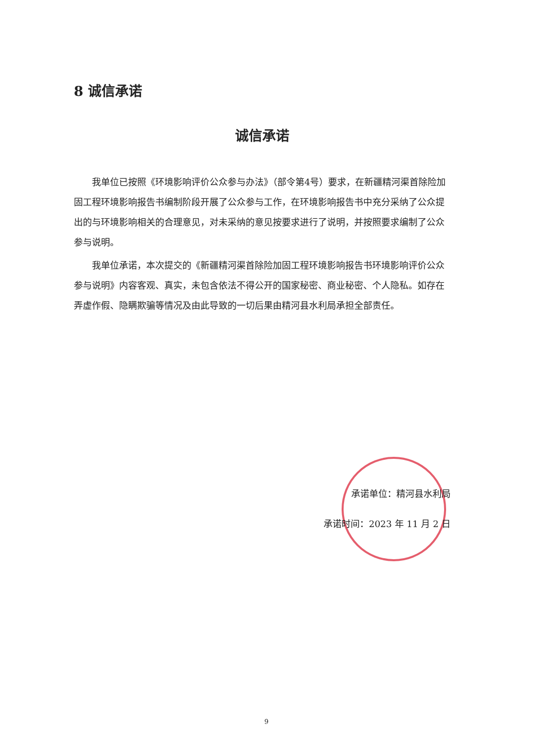8 诚信承诺
诚信承诺
我单位已按照《环境影响评价公众参与办法》（部令第4号）要求，在新疆精河渠首除险加固工程环境影响报告书编制阶段开展了公众参与工作，在环境影响报告书中充分采纳了公众提出的与环境影响相关的合理意见，对未采纳的意见按要求进行了说明，并按照要求编制了公众参与说明。
我单位承诺，本次提交的《新疆精河渠首除险加固工程环境影响报告书环境影响评价公众参与说明》内容客观、真实，未包含依法不得公开的国家秘密、商业秘密、个人隐私。如存在弄虚作假、隐瞒欺骗等情况及由此导致的一切后果由精河县水利局承担全部责任。
承诺单位：精河县水利局
承诺时间：2023 年 11 月 2 日
9